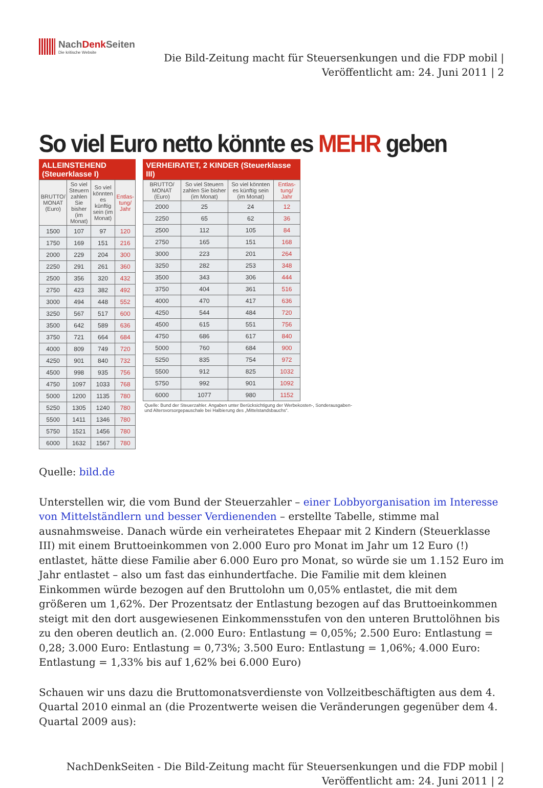NachDenk Seiten
Die kritische Website
Die Bild-Zeitung macht für Steuersenkungen und die FDP mobil |
Veröffentlicht am: 24. Juni 2011 | 2
So viel Euro netto könnte es MEHR geben
ALLEINSTEHEND (Steuerklasse I)
| BRUTTO/ MONAT (Euro) | So viel Steuern zahlen Sie bisher (im Monat) | So viel könnten es künftig sein (im Monat) | Entlas-tung/ Jahr |
| --- | --- | --- | --- |
| 1500 | 107 | 97 | 120 |
| 1750 | 169 | 151 | 216 |
| 2000 | 229 | 204 | 300 |
| 2250 | 291 | 261 | 360 |
| 2500 | 356 | 320 | 432 |
| 2750 | 423 | 382 | 492 |
| 3000 | 494 | 448 | 552 |
| 3250 | 567 | 517 | 600 |
| 3500 | 642 | 589 | 636 |
| 3750 | 721 | 664 | 684 |
| 4000 | 809 | 749 | 720 |
| 4250 | 901 | 840 | 732 |
| 4500 | 998 | 935 | 756 |
| 4750 | 1097 | 1033 | 768 |
| 5000 | 1200 | 1135 | 780 |
| 5250 | 1305 | 1240 | 780 |
| 5500 | 1411 | 1346 | 780 |
| 5750 | 1521 | 1456 | 780 |
| 6000 | 1632 | 1567 | 780 |
VERHEIRATET, 2 KINDER (Steuerklasse III)
| BRUTTO/ MONAT (Euro) | So viel Steuern zahlen Sie bisher (im Monat) | So viel könnten es künftig sein (im Monat) | Entlas-tung/ Jahr |
| --- | --- | --- | --- |
| 2000 | 25 | 24 | 12 |
| 2250 | 65 | 62 | 36 |
| 2500 | 112 | 105 | 84 |
| 2750 | 165 | 151 | 168 |
| 3000 | 223 | 201 | 264 |
| 3250 | 282 | 253 | 348 |
| 3500 | 343 | 306 | 444 |
| 3750 | 404 | 361 | 516 |
| 4000 | 470 | 417 | 636 |
| 4250 | 544 | 484 | 720 |
| 4500 | 615 | 551 | 756 |
| 4750 | 686 | 617 | 840 |
| 5000 | 760 | 684 | 900 |
| 5250 | 835 | 754 | 972 |
| 5500 | 912 | 825 | 1032 |
| 5750 | 992 | 901 | 1092 |
| 6000 | 1077 | 980 | 1152 |
Quelle: Bund der Steuerzahler. Angaben unter Berücksichtigung der Werbekosten-, Sonderausgaben- und Altersvorsorgepauschale bei Halbierung des „Mittelstandsbauchs“.
Quelle: bild.de
Unterstellen wir, die vom Bund der Steuerzahler – einer Lobbyorganisation im Interesse von Mittelständlern und besser Verdienenden – erstellte Tabelle, stimme mal ausnahmsweise. Danach würde ein verheiratetes Ehepaar mit 2 Kindern (Steuerklasse III) mit einem Bruttoeinkommen von 2.000 Euro pro Monat im Jahr um 12 Euro (!) entlastet, hätte diese Familie aber 6.000 Euro pro Monat, so würde sie um 1.152 Euro im Jahr entlastet – also um fast das einhundertfache. Die Familie mit dem kleinen Einkommen würde bezogen auf den Bruttolohn um 0,05% entlastet, die mit dem größeren um 1,62%. Der Prozentsatz der Entlastung bezogen auf das Bruttoeinkommen steigt mit den dort ausgewiesenen Einkommensstufen von den unteren Bruttolöhnen bis zu den oberen deutlich an. (2.000 Euro: Entlastung = 0,05%; 2.500 Euro: Entlastung = 0,28; 3.000 Euro: Entlastung = 0,73%; 3.500 Euro: Entlastung = 1,06%; 4.000 Euro: Entlastung = 1,33% bis auf 1,62% bei 6.000 Euro)
Schauen wir uns dazu die Bruttomonatsverdienste von Vollzeitbeschäftigten aus dem 4. Quartal 2010 einmal an (die Prozentwerte weisen die Veränderungen gegenüber dem 4. Quartal 2009 aus):
NachDenkSeiten - Die Bild-Zeitung macht für Steuersenkungen und die FDP mobil |
Veröffentlicht am: 24. Juni 2011 | 2